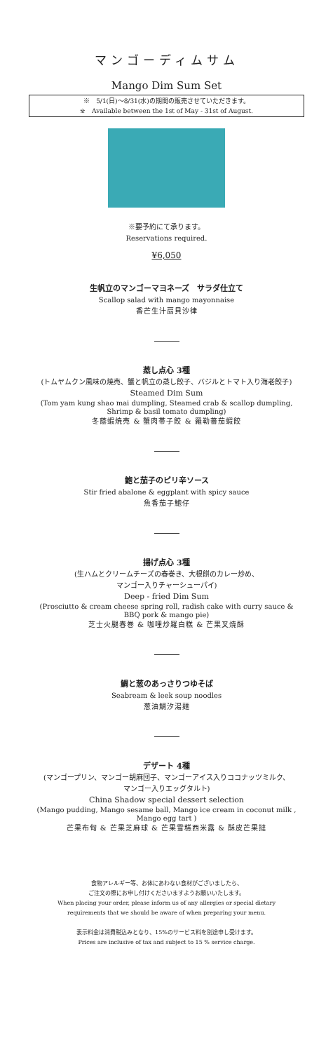マンゴーディムサム
Mango Dim Sum Set
※　5/1(日)～8/31(水)の期間の販売させていただきます。
※　Available between the 1st of May - 31st of August.
※要予約にて承ります。
Reservations required.
¥6,050
生帆立のマンゴーマヨネーズ　サラダ仕立て
Scallop salad with mango mayonnaise
香芒生汁扇貝沙律
蒸し点心 3種
(トムヤムクン風味の焼売、蟹と帆立の蒸し餃子、バジルとトマト入り海老餃子)
Steamed Dim Sum
(Tom yam kung shao mai dumpling, Steamed crab & scallop dumpling,
Shrimp & basil tomato dumpling)
冬蔭蝦焼売 & 蟹肉帯子餃 & 羅勒蕃茄蝦餃
鮑と茄子のピリ辛ソース
Stir fried abalone & eggplant with spicy sauce
魚香茄子鮑仔
揚げ点心 3種
(生ハムとクリームチーズの春巻き、大根餅のカレー炒め、
マンゴー入りチャーシューパイ)
Deep - fried Dim Sum
(Prosciutto & cream cheese spring roll, radish cake with curry sauce &
BBQ pork & mango pie)
芝士火腿春巻 & 咖哩炒羅白糕 & 芒果叉焼酥
鯛と葱のあっさりつゆそば
Seabream & leek soup noodles
葱油鯛汐湯麺
デザート 4種
(マンゴープリン、マンゴー胡麻団子、マンゴーアイス入りココナッツミルク、
マンゴー入りエッグタルト)
China Shadow special dessert selection
(Mango pudding, Mango sesame ball, Mango ice cream in coconut milk ,
Mango egg tart )
芒果布甸 & 芒果芝麻球 & 芒果雪糕西米露 & 酥皮芒果撻
食物アレルギー等、お体にあわない食材がございましたら、
ご注文の際にお申し付けくださいますようお願いいたします。
When placing your order, please inform us of any allergies or special dietary
requirements that we should be aware of when preparing your menu.
表示料金は消費税込みとなり、15%のサービス料を別途申し受けます。
Prices are inclusive of tax and subject to 15 % service charge.